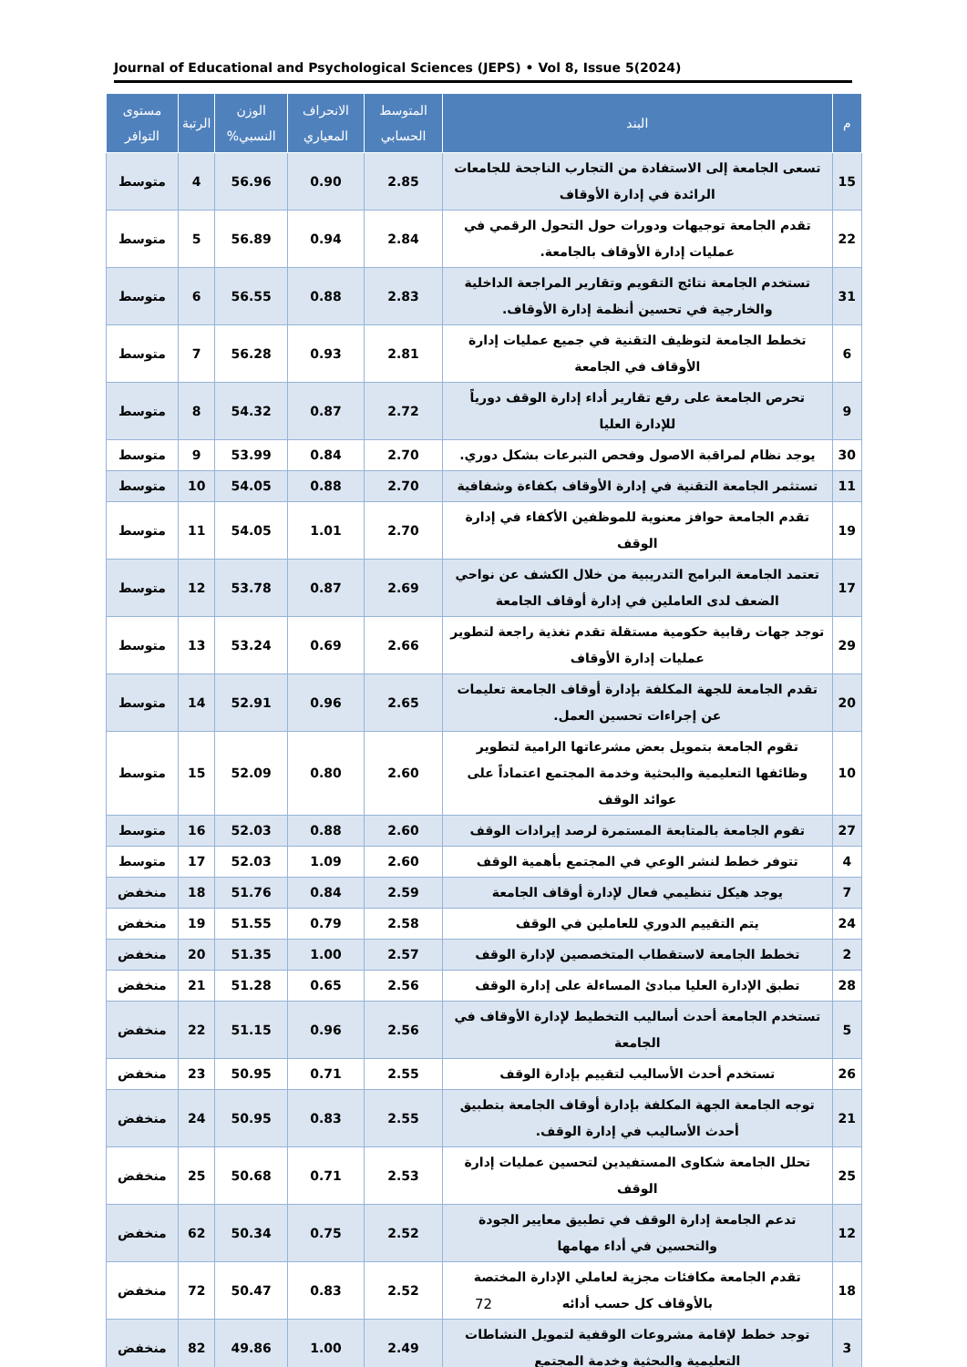Journal of Educational and Psychological Sciences (JEPS) • Vol 8, Issue 5(2024)
| م | البند | المتوسط الحسابي | الانحراف المعياري | الوزن النسبي% | الرتبة | مستوى التوافر |
| --- | --- | --- | --- | --- | --- | --- |
| 15 | تسعى الجامعة إلى الاستفادة من التجارب الناجحة للجامعات الرائدة في إدارة الأوقاف | 2.85 | 0.90 | 56.96 | 4 | متوسط |
| 22 | تقدم الجامعة توجيهات ودورات حول التحول الرقمي في عمليات إدارة الأوقاف بالجامعة. | 2.84 | 0.94 | 56.89 | 5 | متوسط |
| 31 | تستخدم الجامعة نتائج التقويم وتقارير المراجعة الداخلية والخارجية في تحسين أنظمة إدارة الأوقاف. | 2.83 | 0.88 | 56.55 | 6 | متوسط |
| 6 | تخطط الجامعة لتوظيف التقنية في جميع عمليات إدارة الأوقاف في الجامعة | 2.81 | 0.93 | 56.28 | 7 | متوسط |
| 9 | تحرص الجامعة على رفع تقارير أداء إدارة الوقف دورياً للإدارة العليا | 2.72 | 0.87 | 54.32 | 8 | متوسط |
| 30 | يوجد نظام لمراقبة الاصول وفحص التبرعات بشكل دوري. | 2.70 | 0.84 | 53.99 | 9 | متوسط |
| 11 | تستثمر الجامعة التقنية في إدارة الأوقاف بكفاءة وشفافية | 2.70 | 0.88 | 54.05 | 10 | متوسط |
| 19 | تقدم الجامعة حوافز معنوية للموظفين الأكفاء في إدارة الوقف | 2.70 | 1.01 | 54.05 | 11 | متوسط |
| 17 | تعتمد الجامعة البرامج التدريبية من خلال الكشف عن نواحي الضعف لدى العاملين في إدارة أوقاف الجامعة | 2.69 | 0.87 | 53.78 | 12 | متوسط |
| 29 | توجد جهات رقابية حكومية مستقلة تقدم تغذية راجعة لتطوير عمليات إدارة الأوقاف | 2.66 | 0.69 | 53.24 | 13 | متوسط |
| 20 | تقدم الجامعة للجهة المكلفة بإدارة أوقاف الجامعة تعليمات عن إجراءات تحسين العمل. | 2.65 | 0.96 | 52.91 | 14 | متوسط |
| 10 | تقوم الجامعة بتمويل بعض مشرعاتها الرامية لتطوير وظائفها التعليمية والبحثية وخدمة المجتمع اعتماداً على عوائد الوقف | 2.60 | 0.80 | 52.09 | 15 | متوسط |
| 27 | تقوم الجامعة بالمتابعة المستمرة لرصد إيرادات الوقف | 2.60 | 0.88 | 52.03 | 16 | متوسط |
| 4 | تتوفر خطط لنشر الوعي في المجتمع بأهمية الوقف | 2.60 | 1.09 | 52.03 | 17 | متوسط |
| 7 | يوجد هيكل تنظيمي فعال لإدارة أوقاف الجامعة | 2.59 | 0.84 | 51.76 | 18 | منخفض |
| 24 | يتم التقييم الدوري للعاملين في الوقف | 2.58 | 0.79 | 51.55 | 19 | منخفض |
| 2 | تخطط الجامعة لاستقطاب المتخصصين لإدارة الوقف | 2.57 | 1.00 | 51.35 | 20 | منخفض |
| 28 | تطبق الإدارة العليا مبادئ المساءلة على إدارة الوقف | 2.56 | 0.65 | 51.28 | 21 | منخفض |
| 5 | تستخدم الجامعة أحدث أساليب التخطيط لإدارة الأوقاف في الجامعة | 2.56 | 0.96 | 51.15 | 22 | منخفض |
| 26 | تستخدم أحدث الأساليب لتقييم بإدارة الوقف | 2.55 | 0.71 | 50.95 | 23 | منخفض |
| 21 | توجه الجامعة الجهة المكلفة بإدارة أوقاف الجامعة بتطبيق أحدث الأساليب في إدارة الوقف. | 2.55 | 0.83 | 50.95 | 24 | منخفض |
| 25 | تحلل الجامعة شكاوى المستفيدين لتحسين عمليات إدارة الوقف | 2.53 | 0.71 | 50.68 | 25 | منخفض |
| 12 | تدعم الجامعة إدارة الوقف في تطبيق معايير الجودة والتحسين في أداء مهامها | 2.52 | 0.75 | 50.34 | 62 | منخفض |
| 18 | تقدم الجامعة مكافئات مجزية لعاملي الإدارة المختصة بالأوقاف كل حسب أدائه | 2.52 | 0.83 | 50.47 | 72 | منخفض |
| 3 | توجد خطط لإقامة مشروعات الوقفية لتمويل النشاطات التعليمية والبحثية وخدمة المجتمع | 2.49 | 1.00 | 49.86 | 82 | منخفض |
72